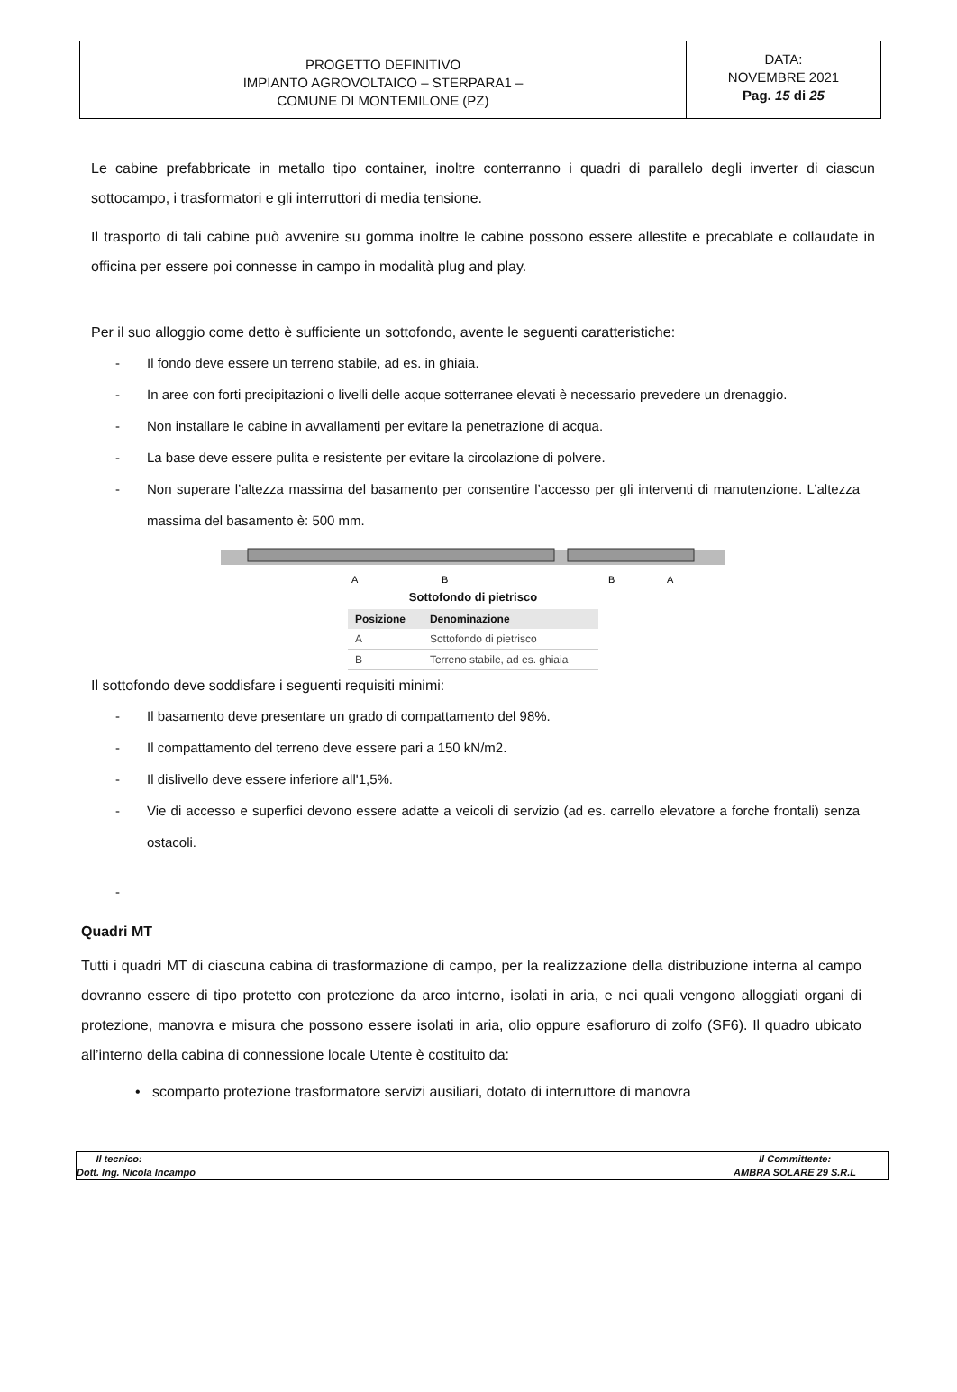PROGETTO DEFINITIVO
IMPIANTO AGROVOLTAICO – STERPARA1 –
COMUNE DI MONTEMILONE (PZ)
DATA:
NOVEMBRE 2021
Pag. 15 di 25
Le cabine prefabbricate in metallo tipo container, inoltre conterranno i quadri di parallelo degli inverter di ciascun sottocampo, i trasformatori e gli interruttori di media tensione.
Il trasporto di tali cabine può avvenire su gomma inoltre le cabine possono essere allestite e precablate e collaudate in officina per essere poi connesse in campo in modalità plug and play.
Per il suo alloggio come detto è sufficiente un sottofondo, avente le seguenti caratteristiche:
- Il fondo deve essere un terreno stabile, ad es. in ghiaia.
- In aree con forti precipitazioni o livelli delle acque sotterranee elevati è necessario prevedere un drenaggio.
- Non installare le cabine in avvallamenti per evitare la penetrazione di acqua.
- La base deve essere pulita e resistente per evitare la circolazione di polvere.
- Non superare l’altezza massima del basamento per consentire l’accesso per gli interventi di manutenzione. L’altezza massima del basamento è: 500 mm.
A
B
B
A
Sottofondo di pietrisco
| Posizione | Denominazione |
| --- | --- |
| A | Sottofondo di pietrisco |
| B | Terreno stabile, ad es. ghiaia |
Il sottofondo deve soddisfare i seguenti requisiti minimi:
- Il basamento deve presentare un grado di compattamento del 98%.
- Il compattamento del terreno deve essere pari a 150 kN/m2.
- Il dislivello deve essere inferiore all'1,5%.
- Vie di accesso e superfici devono essere adatte a veicoli di servizio (ad es. carrello elevatore a forche frontali) senza ostacoli.
-
Quadri MT
Tutti i quadri MT di ciascuna cabina di trasformazione di campo, per la realizzazione della distribuzione interna al campo dovranno essere di tipo protetto con protezione da arco interno, isolati in aria, e nei quali vengono alloggiati organi di protezione, manovra e misura che possono essere isolati in aria, olio oppure esafloruro di zolfo (SF6). Il quadro ubicato all’interno della cabina di connessione locale Utente è costituito da:
• scomparto protezione trasformatore servizi ausiliari, dotato di interruttore di manovra
Il tecnico:
Dott. Ing. Nicola Incampo
Il Committente:
AMBRA SOLARE 29 S.R.L